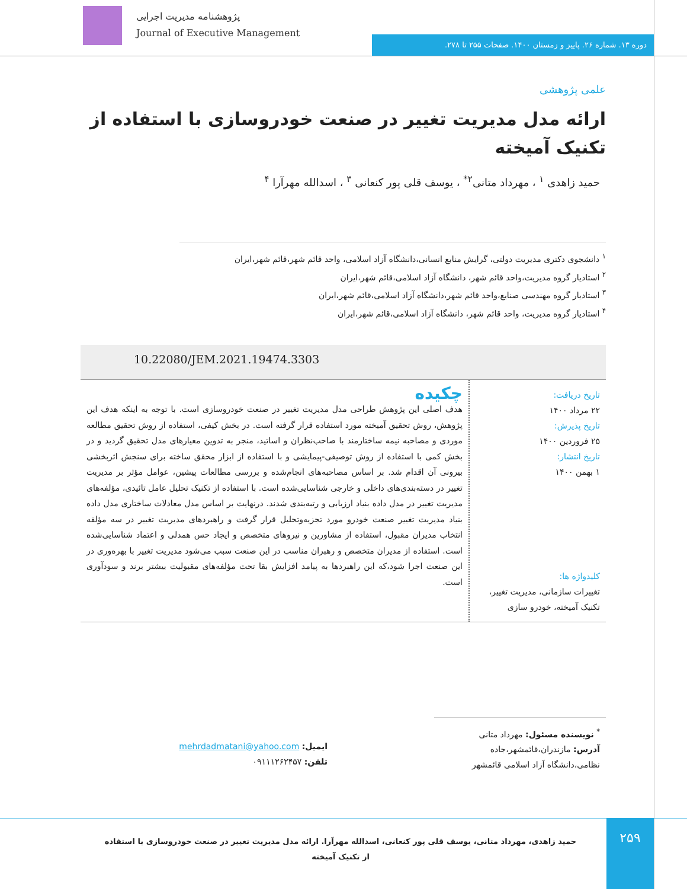پژوهشنامه مدیریت اجرایی
Journal of Executive Management
دوره ۱۳. شماره ۲۶. پاییز و زمستان ۱۴۰۰. صفحات ۲۵۵ تا ۲۷۸.
علمی پژوهشی
ارائه مدل مدیریت تغییر در صنعت خودروسازی با استفاده از تکنیک آمیخته
حمید زاهدی <sup>۱</sup> ، مهرداد متانی<sup>۲*</sup> ، یوسف قلی پور کنعانی <sup>۳</sup> ، اسدالله مهرآرا <sup>۴</sup>
<sup>۱</sup> دانشجوی دکتری مدیریت دولتی، گرایش منابع انسانی،دانشگاه آزاد اسلامی، واحد قائم شهر،قائم شهر،ایران
<sup>۲</sup> استادیار گروه مدیریت،واحد قائم شهر، دانشگاه آزاد اسلامی،قائم شهر،ایران
<sup>۳</sup> استادیار گروه مهندسی صنایع،واحد قائم شهر،دانشگاه آزاد اسلامی،قائم شهر،ایران
<sup>۴</sup> استادیار گروه مدیریت، واحد قائم شهر، دانشگاه آزاد اسلامی،قائم شهر،ایران
10.22080/JEM.2021.19474.3303
تاریخ دریافت:
۲۲ مرداد ۱۴۰۰
تاریخ پذیرش:
۲۵ فروردین ۱۴۰۰
تاریخ انتشار:
۱ بهمن ۱۴۰۰
کلیدواژه ها:
تغییرات سازمانی، مدیریت تغییر، تکنیک آمیخته، خودرو سازی
چکیده
هدف اصلی این پژوهش طراحی مدل مدیریت تغییر در صنعت خودروسازی است. با توجه به اینکه هدف این پژوهش، روش تحقیق آمیخته مورد استفاده قرار گرفته است. در بخش کیفی، استفاده از روش تحقیق مطالعه موردی و مصاحبه نیمه ساختارمند با صاحب‌نظران و اساتید، منجر به تدوین معیارهای مدل تحقیق گردید و در بخش کمی با استفاده از روش توصیفی-پیمایشی و با استفاده از ابزار محقق ساخته برای سنجش اثربخشی بیرونی آن اقدام شد. بر اساس مصاحبه‌های انجام‌شده و بررسی مطالعات پیشین، عوامل مؤثر بر مدیریت تغییر در دسته‌بندی‌های داخلی و خارجی شناسایی‌شده است. با استفاده از تکنیک تحلیل عامل تائیدی، مؤلفه‌های مدیریت تغییر در مدل داده بنیاد ارزیابی و رتبه‌بندی شدند. درنهایت بر اساس مدل معادلات ساختاری مدل داده بنیاد مدیریت تغییر صنعت خودرو مورد تجزیه‌وتحلیل قرار گرفت و راهبردهای مدیریت تغییر در سه مؤلفه انتخاب مدیران مقبول، استفاده از مشاورین و نیروهای متخصص و ایجاد حس همدلی و اعتماد شناسایی‌شده است. استفاده از مدیران متخصص و رهبران مناسب در این صنعت سبب می‌شود مدیریت تغییر با بهره‌وری در این صنعت اجرا شود،که این راهبردها به پیامد افزایش بقا تحت مؤلفه‌های مقبولیت بیشتر برند و سودآوری است.
<sup>*</sup> نویسنده مسئول: مهرداد متانی
آدرس: مازندران،قائمشهر،جاده نظامی،دانشگاه آزاد اسلامی قائمشهر
ایمیل: mehrdadmatani@yahoo.com
تلفن: ۰۹۱۱۱۲۶۲۴۵۷
۲۵۹
حمید زاهدی، مهرداد متانی، یوسف قلی پور کنعانی، اسدالله مهرآرا. ارائه مدل مدیریت تغییر در صنعت خودروسازی با استفاده از تکنیک آمیخته